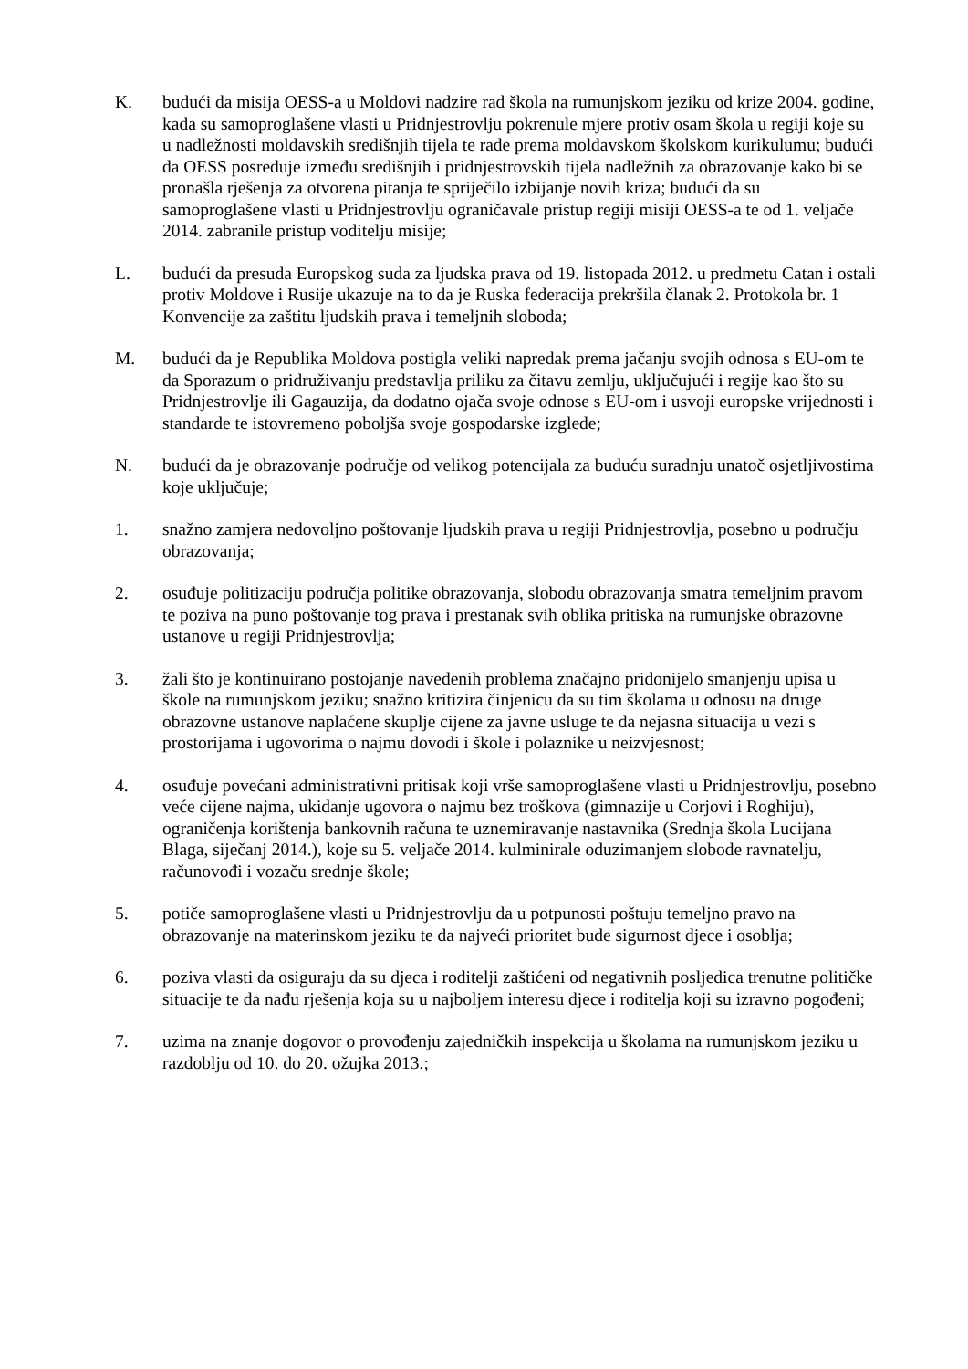K. budući da misija OESS-a u Moldovi nadzire rad škola na rumunjskom jeziku od krize 2004. godine, kada su samoproglašene vlasti u Pridnjestrovlju pokrenule mjere protiv osam škola u regiji koje su u nadležnosti moldavskih središnjih tijela te rade prema moldavskom školskom kurikulumu; budući da OESS posreduje između središnjih i pridnjestrovskih tijela nadležnih za obrazovanje kako bi se pronašla rješenja za otvorena pitanja te spriječilo izbijanje novih kriza; budući da su samoproglašene vlasti u Pridnjestrovlju ograničavale pristup regiji misiji OESS-a te od 1. veljače 2014. zabranile pristup voditelju misije;
L. budući da presuda Europskog suda za ljudska prava od 19. listopada 2012. u predmetu Catan i ostali protiv Moldove i Rusije ukazuje na to da je Ruska federacija prekršila članak 2. Protokola br. 1 Konvencije za zaštitu ljudskih prava i temeljnih sloboda;
M. budući da je Republika Moldova postigla veliki napredak prema jačanju svojih odnosa s EU-om te da Sporazum o pridruživanju predstavlja priliku za čitavu zemlju, uključujući i regije kao što su Pridnjestrovlje ili Gagauzija, da dodatno ojača svoje odnose s EU-om i usvoji europske vrijednosti i standarde te istovremeno poboljša svoje gospodarske izglede;
N. budući da je obrazovanje područje od velikog potencijala za buduću suradnju unatoč osjetljivostima koje uključuje;
1. snažno zamjera nedovoljno poštovanje ljudskih prava u regiji Pridnjestrovlja, posebno u području obrazovanja;
2. osuđuje politizaciju područja politike obrazovanja, slobodu obrazovanja smatra temeljnim pravom te poziva na puno poštovanje tog prava i prestanak svih oblika pritiska na rumunjske obrazovne ustanove u regiji Pridnjestrovlja;
3. žali što je kontinuirano postojanje navedenih problema značajno pridonijelo smanjenju upisa u škole na rumunjskom jeziku; snažno kritizira činjenicu da su tim školama u odnosu na druge obrazovne ustanove naplaćene skuplje cijene za javne usluge te da nejasna situacija u vezi s prostorijama i ugovorima o najmu dovodi i škole i polaznike u neizvjesnost;
4. osuđuje povećani administrativni pritisak koji vrše samoproglašene vlasti u Pridnjestrovlju, posebno veće cijene najma, ukidanje ugovora o najmu bez troškova (gimnazije u Corjovi i Roghiju), ograničenja korištenja bankovnih računa te uznemiravanje nastavnika (Srednja škola Lucijana Blaga, siječanj 2014.), koje su 5. veljače 2014. kulminirale oduzimanjem slobode ravnatelju, računovođi i vozaču srednje škole;
5. potiče samoproglašene vlasti u Pridnjestrovlju da u potpunosti poštuju temeljno pravo na obrazovanje na materinskom jeziku te da najveći prioritet bude sigurnost djece i osoblja;
6. poziva vlasti da osiguraju da su djeca i roditelji zaštićeni od negativnih posljedica trenutne političke situacije te da nađu rješenja koja su u najboljem interesu djece i roditelja koji su izravno pogođeni;
7. uzima na znanje dogovor o provođenju zajedničkih inspekcija u školama na rumunjskom jeziku u razdoblju od 10. do 20. ožujka 2013.;